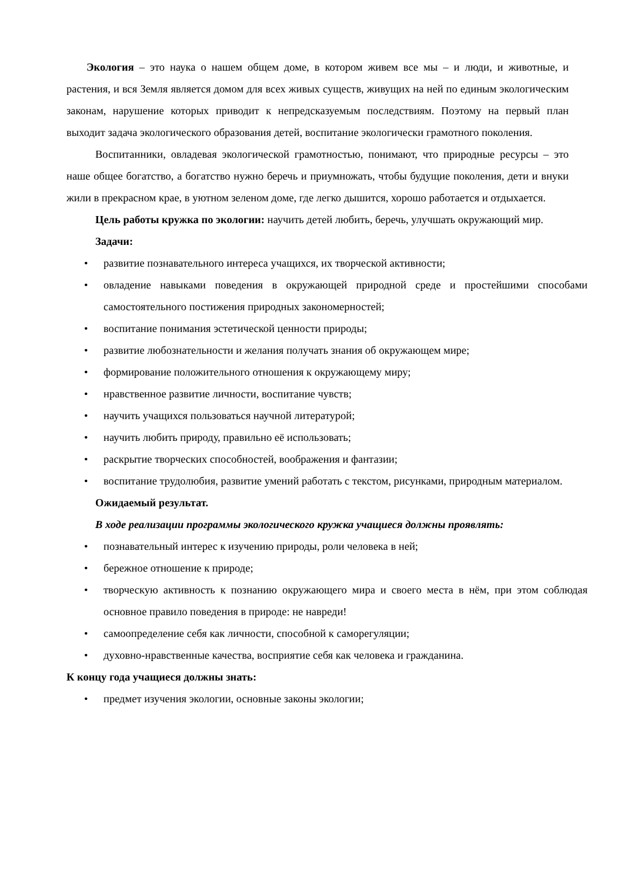Экология – это наука о нашем общем доме, в котором живем все мы – и люди, и животные, и растения, и вся Земля является домом для всех живых существ, живущих на ней по единым экологическим законам, нарушение которых приводит к непредсказуемым последствиям. Поэтому на первый план выходит задача экологического образования детей, воспитание экологически грамотного поколения.
Воспитанники, овладевая экологической грамотностью, понимают, что природные ресурсы – это наше общее богатство, а богатство нужно беречь и приумножать, чтобы будущие поколения, дети и внуки жили в прекрасном крае, в уютном зеленом доме, где легко дышится, хорошо работается и отдыхается.
Цель работы кружка по экологии: научить детей любить, беречь, улучшать окружающий мир.
Задачи:
• развитие познавательного интереса учащихся, их творческой активности;
• овладение навыками поведения в окружающей природной среде и простейшими способами самостоятельного постижения природных закономерностей;
• воспитание понимания эстетической ценности природы;
• развитие любознательности и желания получать знания об окружающем мире;
• формирование положительного отношения к окружающему миру;
• нравственное развитие личности, воспитание чувств;
• научить учащихся пользоваться научной литературой;
• научить любить природу, правильно её использовать;
• раскрытие творческих способностей, воображения и фантазии;
• воспитание трудолюбия, развитие умений работать с текстом, рисунками, природным материалом.
Ожидаемый результат.
В ходе реализации программы экологического кружка учащиеся должны проявлять:
• познавательный интерес к изучению природы, роли человека в ней;
• бережное отношение к природе;
• творческую активность к познанию окружающего мира и своего места в нём, при этом соблюдая основное правило поведения в природе: не навреди!
• самоопределение себя как личности, способной к саморегуляции;
• духовно-нравственные качества, восприятие себя как человека и гражданина.
К концу года учащиеся должны знать:
• предмет изучения экологии, основные законы экологии;